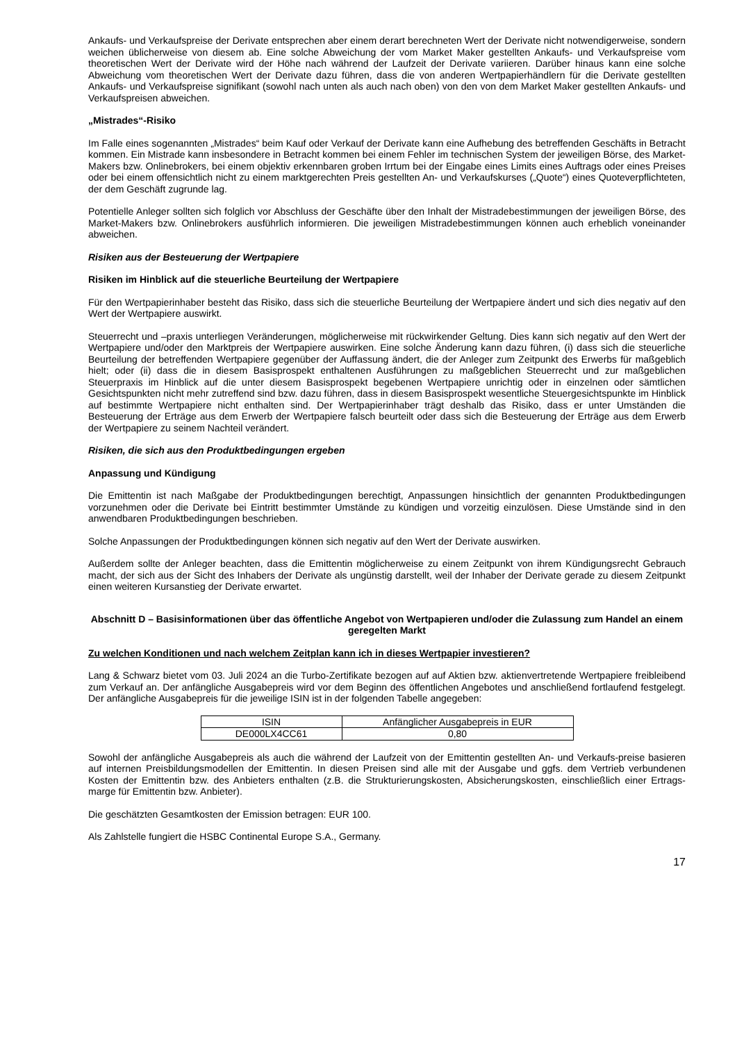Ankaufs- und Verkaufspreise der Derivate entsprechen aber einem derart berechneten Wert der Derivate nicht notwendigerweise, sondern weichen üblicherweise von diesem ab. Eine solche Abweichung der vom Market Maker gestellten Ankaufs- und Verkaufspreise vom theoretischen Wert der Derivate wird der Höhe nach während der Laufzeit der Derivate variieren. Darüber hinaus kann eine solche Abweichung vom theoretischen Wert der Derivate dazu führen, dass die von anderen Wertpapierhändlern für die Derivate gestellten Ankaufs- und Verkaufspreise signifikant (sowohl nach unten als auch nach oben) von den von dem Market Maker gestellten Ankaufs- und Verkaufspreisen abweichen.
„Mistrades“-Risiko
Im Falle eines sogenannten „Mistrades“ beim Kauf oder Verkauf der Derivate kann eine Aufhebung des betreffenden Geschäfts in Betracht kommen. Ein Mistrade kann insbesondere in Betracht kommen bei einem Fehler im technischen System der jeweiligen Börse, des Market-Makers bzw. Onlinebrokers, bei einem objektiv erkennbaren groben Irrtum bei der Eingabe eines Limits eines Auftrags oder eines Preises oder bei einem offensichtlich nicht zu einem marktgerechten Preis gestellten An- und Verkaufskurses („Quote“) eines Quoteverpflichteten, der dem Geschäft zugrunde lag.
Potentielle Anleger sollten sich folglich vor Abschluss der Geschäfte über den Inhalt der Mistradebestimmungen der jeweiligen Börse, des Market-Makers bzw. Onlinebrokers ausführlich informieren. Die jeweiligen Mistradebestimmungen können auch erheblich voneinander abweichen.
Risiken aus der Besteuerung der Wertpapiere
Risiken im Hinblick auf die steuerliche Beurteilung der Wertpapiere
Für den Wertpapierinhaber besteht das Risiko, dass sich die steuerliche Beurteilung der Wertpapiere ändert und sich dies negativ auf den Wert der Wertpapiere auswirkt.
Steuerrecht und –praxis unterliegen Veränderungen, möglicherweise mit rückwirkender Geltung. Dies kann sich negativ auf den Wert der Wertpapiere und/oder den Marktpreis der Wertpapiere auswirken. Eine solche Änderung kann dazu führen, (i) dass sich die steuerliche Beurteilung der betreffenden Wertpapiere gegenüber der Auffassung ändert, die der Anleger zum Zeitpunkt des Erwerbs für maßgeblich hielt; oder (ii) dass die in diesem Basisprospekt enthaltenen Ausführungen zu maßgeblichen Steuerrecht und zur maßgeblichen Steuerpraxis im Hinblick auf die unter diesem Basisprospekt begebenen Wertpapiere unrichtig oder in einzelnen oder sämtlichen Gesichtspunkten nicht mehr zutreffend sind bzw. dazu führen, dass in diesem Basisprospekt wesentliche Steuergesichtspunkte im Hinblick auf bestimmte Wertpapiere nicht enthalten sind. Der Wertpapierinhaber trägt deshalb das Risiko, dass er unter Umständen die Besteuerung der Erträge aus dem Erwerb der Wertpapiere falsch beurteilt oder dass sich die Besteuerung der Erträge aus dem Erwerb der Wertpapiere zu seinem Nachteil verändert.
Risiken, die sich aus den Produktbedingungen ergeben
Anpassung und Kündigung
Die Emittentin ist nach Maßgabe der Produktbedingungen berechtigt, Anpassungen hinsichtlich der genannten Produktbedingungen vorzunehmen oder die Derivate bei Eintritt bestimmter Umstände zu kündigen und vorzeitig einzulösen. Diese Umstände sind in den anwendbaren Produktbedingungen beschrieben.
Solche Anpassungen der Produktbedingungen können sich negativ auf den Wert der Derivate auswirken.
Außerdem sollte der Anleger beachten, dass die Emittentin möglicherweise zu einem Zeitpunkt von ihrem Kündigungsrecht Gebrauch macht, der sich aus der Sicht des Inhabers der Derivate als ungünstig darstellt, weil der Inhaber der Derivate gerade zu diesem Zeitpunkt einen weiteren Kursanstieg der Derivate erwartet.
Abschnitt D – Basisinformationen über das öffentliche Angebot von Wertpapieren und/oder die Zulassung zum Handel an einem geregelten Markt
Zu welchen Konditionen und nach welchem Zeitplan kann ich in dieses Wertpapier investieren?
Lang & Schwarz bietet vom 03. Juli 2024 an die Turbo-Zertifikate bezogen auf auf Aktien bzw. aktienvertretende Wertpapiere freibleibend zum Verkauf an. Der anfängliche Ausgabepreis wird vor dem Beginn des öffentlichen Angebotes und anschließend fortlaufend festgelegt. Der anfängliche Ausgabepreis für die jeweilige ISIN ist in der folgenden Tabelle angegeben:
| ISIN | Anfänglicher Ausgabepreis in EUR |
| --- | --- |
| DE000LX4CC61 | 0,80 |
Sowohl der anfängliche Ausgabepreis als auch die während der Laufzeit von der Emittentin gestellten An- und Verkaufs-preise basieren auf internen Preisbildungsmodellen der Emittentin. In diesen Preisen sind alle mit der Ausgabe und ggfs. dem Vertrieb verbundenen Kosten der Emittentin bzw. des Anbieters enthalten (z.B. die Strukturierungskosten, Absicherungskosten, einschließlich einer Ertrags-marge für Emittentin bzw. Anbieter).
Die geschätzten Gesamtkosten der Emission betragen: EUR 100.
Als Zahlstelle fungiert die HSBC Continental Europe S.A., Germany.
17